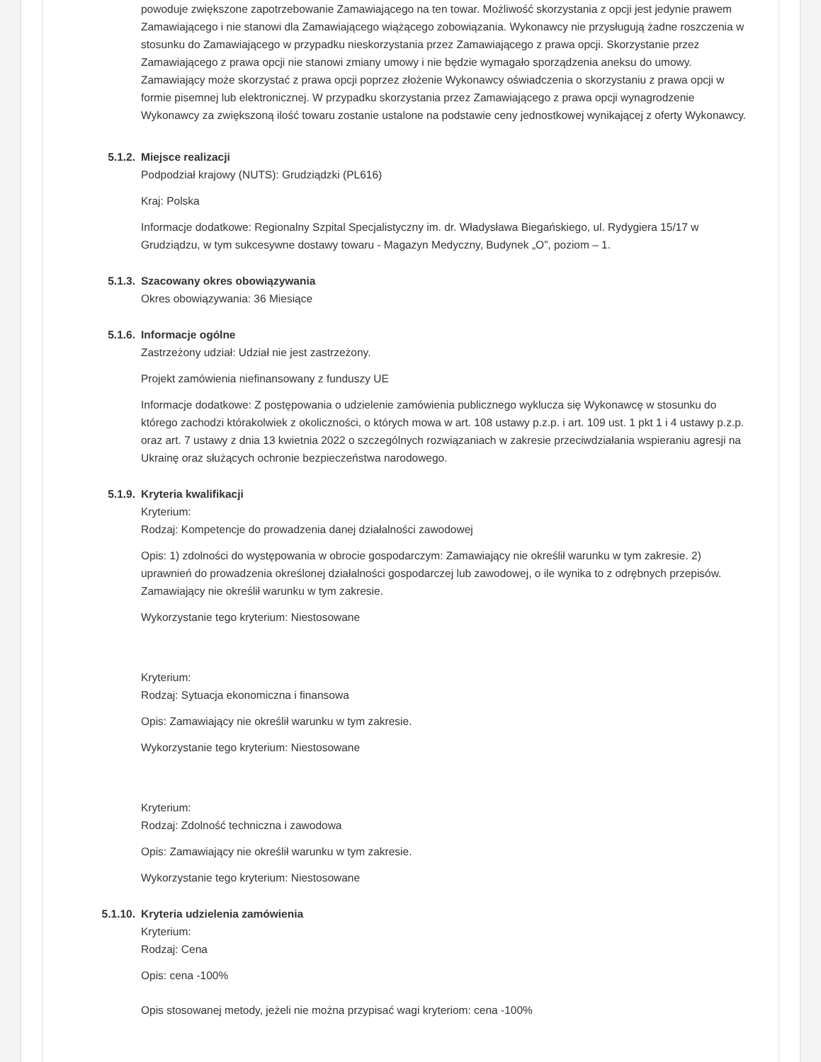powoduje zwiększone zapotrzebowanie Zamawiającego na ten towar. Możliwość skorzystania z opcji jest jedynie prawem Zamawiającego i nie stanowi dla Zamawiającego wiążącego zobowiązania. Wykonawcy nie przysługują żadne roszczenia w stosunku do Zamawiającego w przypadku nieskorzystania przez Zamawiającego z prawa opcji. Skorzystanie przez Zamawiającego z prawa opcji nie stanowi zmiany umowy i nie będzie wymagało sporządzenia aneksu do umowy. Zamawiający może skorzystać z prawa opcji poprzez złożenie Wykonawcy oświadczenia o skorzystaniu z prawa opcji w formie pisemnej lub elektronicznej. W przypadku skorzystania przez Zamawiającego z prawa opcji wynagrodzenie Wykonawcy za zwiększoną ilość towaru zostanie ustalone na podstawie ceny jednostkowej wynikającej z oferty Wykonawcy.
5.1.2. Miejsce realizacji
Podpodział krajowy (NUTS): Grudziądzki (PL616)
Kraj: Polska
Informacje dodatkowe: Regionalny Szpital Specjalistyczny im. dr. Władysława Biegańskiego, ul. Rydygiera 15/17 w Grudziądzu, w tym sukcesywne dostawy towaru - Magazyn Medyczny, Budynek „O”, poziom – 1.
5.1.3. Szacowany okres obowiązywania
Okres obowiązywania: 36 Miesiące
5.1.6. Informacje ogólne
Zastrzeżony udział: Udział nie jest zastrzeżony.
Projekt zamówienia niefinansowany z funduszy UE
Informacje dodatkowe: Z postępowania o udzielenie zamówienia publicznego wyklucza się Wykonawcę w stosunku do którego zachodzi którakolwiek z okoliczności, o których mowa w art. 108 ustawy p.z.p. i art. 109 ust. 1 pkt 1 i 4 ustawy p.z.p. oraz art. 7 ustawy z dnia 13 kwietnia 2022 o szczególnych rozwiązaniach w zakresie przeciwdziałania wspieraniu agresji na Ukrainę oraz służących ochronie bezpieczeństwa narodowego.
5.1.9. Kryteria kwalifikacji
Kryterium:
Rodzaj: Kompetencje do prowadzenia danej działalności zawodowej
Opis: 1) zdolności do występowania w obrocie gospodarczym: Zamawiający nie określił warunku w tym zakresie. 2) uprawnień do prowadzenia określonej działalności gospodarczej lub zawodowej, o ile wynika to z odrębnych przepisów. Zamawiający nie określił warunku w tym zakresie.
Wykorzystanie tego kryterium: Niestosowane
Kryterium:
Rodzaj: Sytuacja ekonomiczna i finansowa
Opis: Zamawiający nie określił warunku w tym zakresie.
Wykorzystanie tego kryterium: Niestosowane
Kryterium:
Rodzaj: Zdolność techniczna i zawodowa
Opis: Zamawiający nie określił warunku w tym zakresie.
Wykorzystanie tego kryterium: Niestosowane
5.1.10. Kryteria udzielenia zamówienia
Kryterium:
Rodzaj: Cena
Opis: cena -100%
Opis stosowanej metody, jeżeli nie można przypisać wagi kryteriom: cena -100%